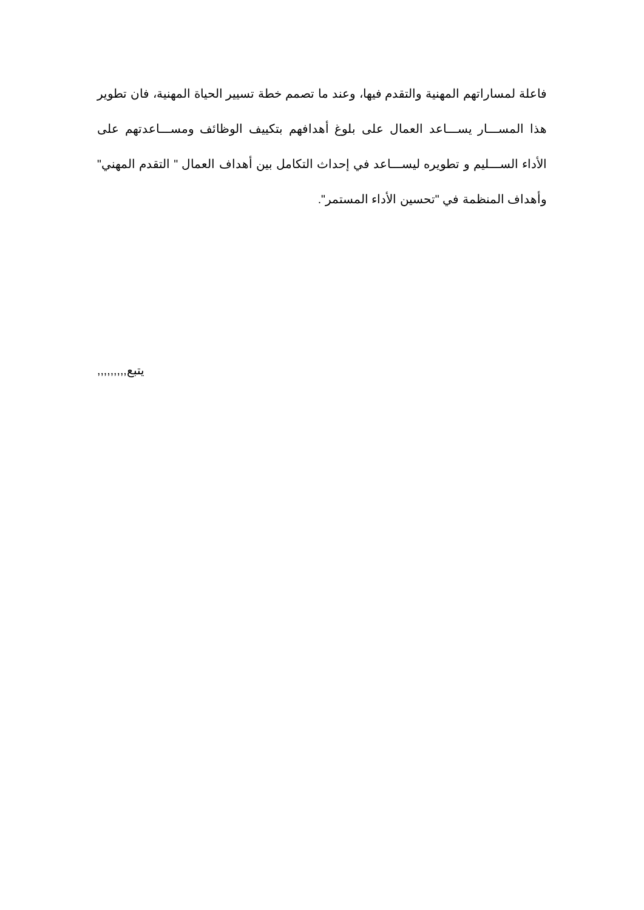فاعلة لمساراتهم المهنية والتقدم فيها، وعند ما تصمم خطة تسيير الحياة المهنية، فان تطوير هذا المســـار يســـاعد العمال على بلوغ أهدافهم بتكييف الوظائف ومســـاعدتهم على الأداء الســـليم و تطويره ليســـاعد في إحداث التكامل بين أهداف العمال " التقدم المهني" وأهداف المنظمة في "تحسين الأداء المستمر".
يتبع,,,,,,,,,